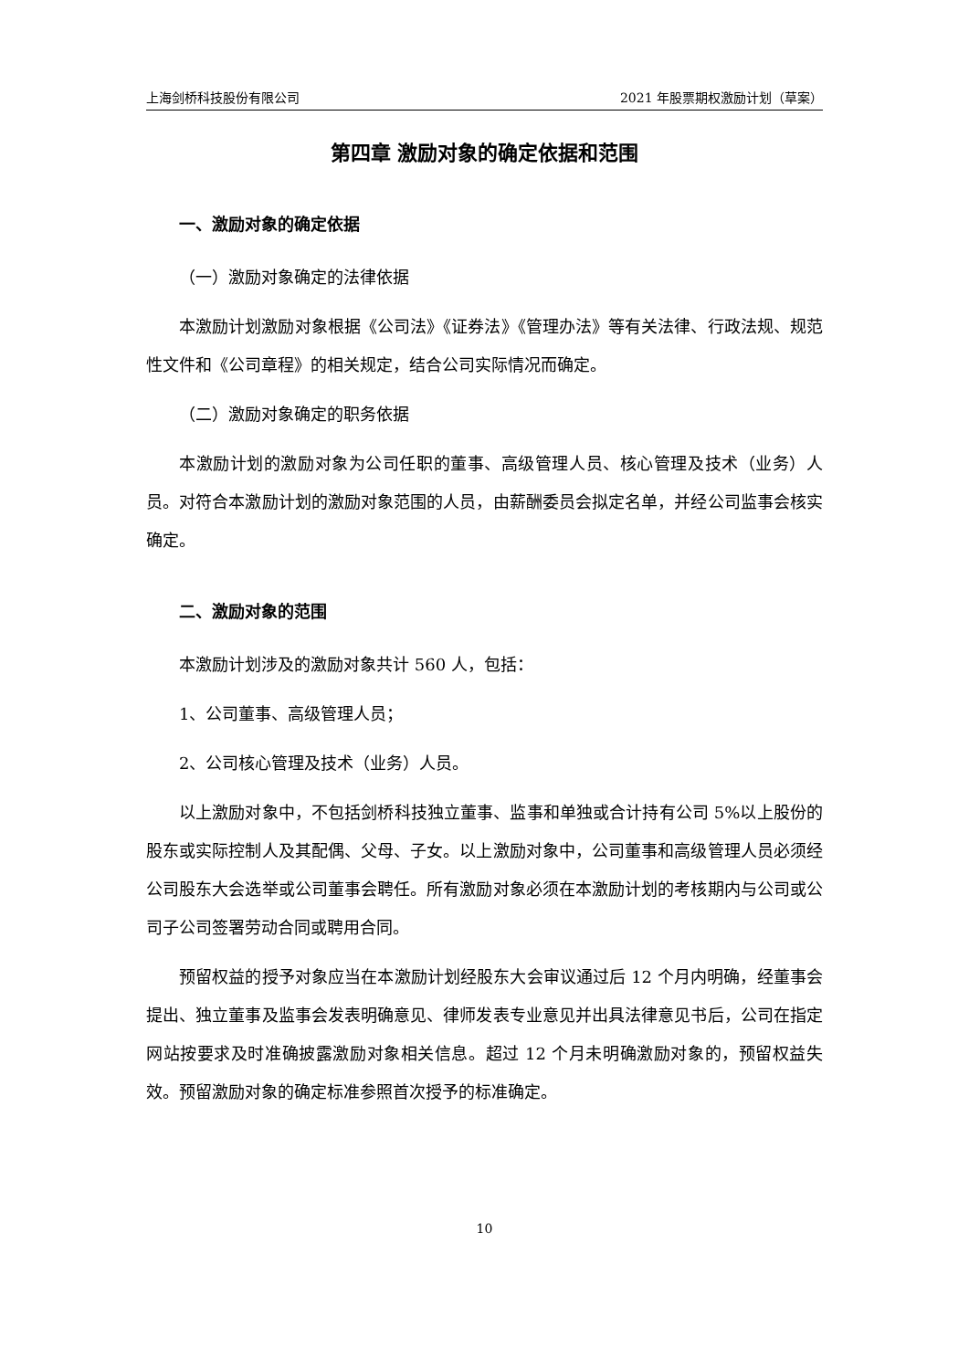上海剑桥科技股份有限公司 2021 年股票期权激励计划（草案）
第四章 激励对象的确定依据和范围
一、激励对象的确定依据
（一）激励对象确定的法律依据
本激励计划激励对象根据《公司法》《证券法》《管理办法》等有关法律、行政法规、规范性文件和《公司章程》的相关规定，结合公司实际情况而确定。
（二）激励对象确定的职务依据
本激励计划的激励对象为公司任职的董事、高级管理人员、核心管理及技术（业务）人员。对符合本激励计划的激励对象范围的人员，由薪酬委员会拟定名单，并经公司监事会核实确定。
二、激励对象的范围
本激励计划涉及的激励对象共计 560 人，包括：
1、公司董事、高级管理人员；
2、公司核心管理及技术（业务）人员。
以上激励对象中，不包括剑桥科技独立董事、监事和单独或合计持有公司 5%以上股份的股东或实际控制人及其配偶、父母、子女。以上激励对象中，公司董事和高级管理人员必须经公司股东大会选举或公司董事会聘任。所有激励对象必须在本激励计划的考核期内与公司或公司子公司签署劳动合同或聘用合同。
预留权益的授予对象应当在本激励计划经股东大会审议通过后 12 个月内明确，经董事会提出、独立董事及监事会发表明确意见、律师发表专业意见并出具法律意见书后，公司在指定网站按要求及时准确披露激励对象相关信息。超过 12 个月未明确激励对象的，预留权益失效。预留激励对象的确定标准参照首次授予的标准确定。
10